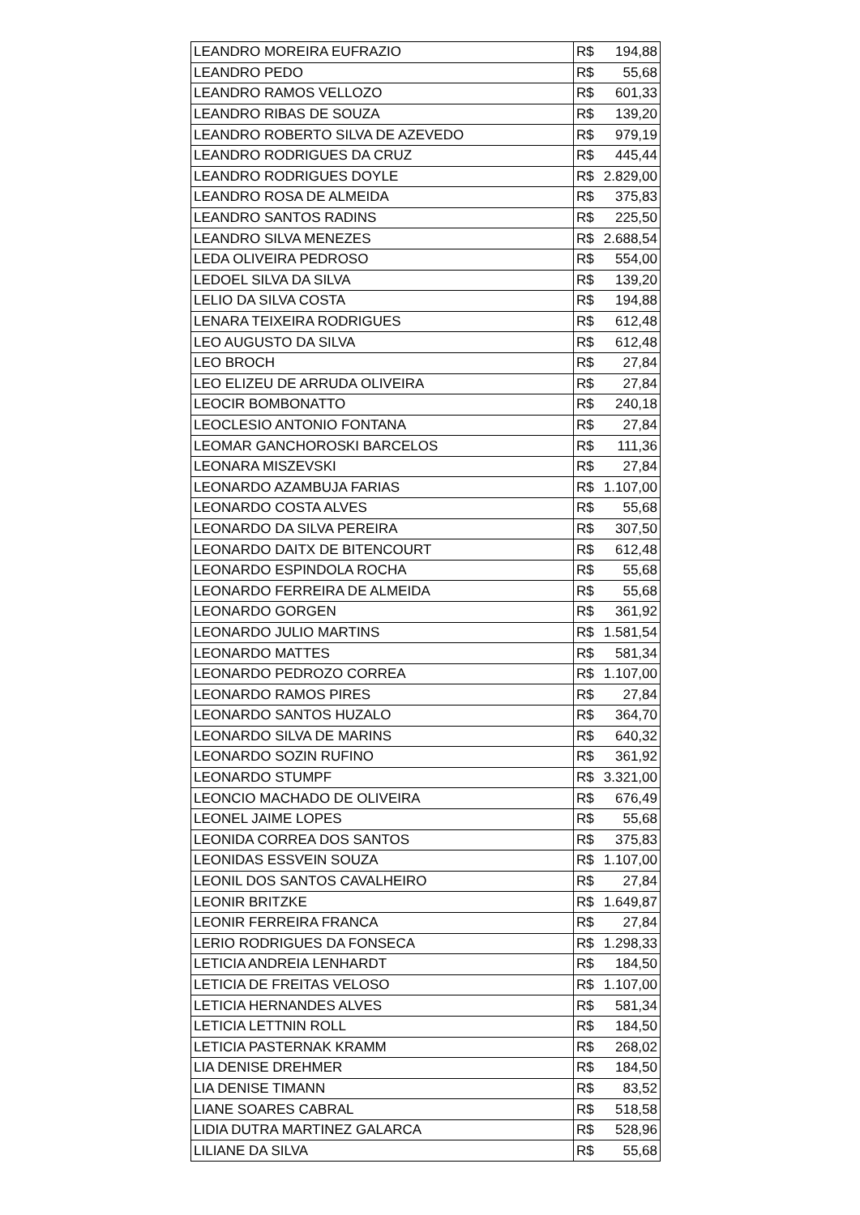| LEANDRO MOREIRA EUFRAZIO | R$ 194,88 |
| LEANDRO PEDO | R$ 55,68 |
| LEANDRO RAMOS VELLOZO | R$ 601,33 |
| LEANDRO RIBAS DE SOUZA | R$ 139,20 |
| LEANDRO ROBERTO SILVA DE AZEVEDO | R$ 979,19 |
| LEANDRO RODRIGUES DA CRUZ | R$ 445,44 |
| LEANDRO RODRIGUES DOYLE | R$ 2.829,00 |
| LEANDRO ROSA DE ALMEIDA | R$ 375,83 |
| LEANDRO SANTOS RADINS | R$ 225,50 |
| LEANDRO SILVA MENEZES | R$ 2.688,54 |
| LEDA OLIVEIRA PEDROSO | R$ 554,00 |
| LEDOEL SILVA DA SILVA | R$ 139,20 |
| LELIO DA SILVA COSTA | R$ 194,88 |
| LENARA TEIXEIRA RODRIGUES | R$ 612,48 |
| LEO AUGUSTO DA SILVA | R$ 612,48 |
| LEO BROCH | R$ 27,84 |
| LEO ELIZEU DE ARRUDA OLIVEIRA | R$ 27,84 |
| LEOCIR BOMBONATTO | R$ 240,18 |
| LEOCLESIO ANTONIO FONTANA | R$ 27,84 |
| LEOMAR GANCHOROSKI BARCELOS | R$ 111,36 |
| LEONARA MISZEVSKI | R$ 27,84 |
| LEONARDO AZAMBUJA FARIAS | R$ 1.107,00 |
| LEONARDO COSTA ALVES | R$ 55,68 |
| LEONARDO DA SILVA PEREIRA | R$ 307,50 |
| LEONARDO DAITX DE BITENCOURT | R$ 612,48 |
| LEONARDO ESPINDOLA ROCHA | R$ 55,68 |
| LEONARDO FERREIRA DE ALMEIDA | R$ 55,68 |
| LEONARDO GORGEN | R$ 361,92 |
| LEONARDO JULIO MARTINS | R$ 1.581,54 |
| LEONARDO MATTES | R$ 581,34 |
| LEONARDO PEDROZO CORREA | R$ 1.107,00 |
| LEONARDO RAMOS PIRES | R$ 27,84 |
| LEONARDO SANTOS HUZALO | R$ 364,70 |
| LEONARDO SILVA DE MARINS | R$ 640,32 |
| LEONARDO SOZIN RUFINO | R$ 361,92 |
| LEONARDO STUMPF | R$ 3.321,00 |
| LEONCIO MACHADO DE OLIVEIRA | R$ 676,49 |
| LEONEL JAIME LOPES | R$ 55,68 |
| LEONIDA CORREA DOS SANTOS | R$ 375,83 |
| LEONIDAS ESSVEIN SOUZA | R$ 1.107,00 |
| LEONIL DOS SANTOS CAVALHEIRO | R$ 27,84 |
| LEONIR BRITZKE | R$ 1.649,87 |
| LEONIR FERREIRA FRANCA | R$ 27,84 |
| LERIO RODRIGUES DA FONSECA | R$ 1.298,33 |
| LETICIA ANDREIA LENHARDT | R$ 184,50 |
| LETICIA DE FREITAS VELOSO | R$ 1.107,00 |
| LETICIA HERNANDES ALVES | R$ 581,34 |
| LETICIA LETTNIN ROLL | R$ 184,50 |
| LETICIA PASTERNAK KRAMM | R$ 268,02 |
| LIA DENISE DREHMER | R$ 184,50 |
| LIA DENISE TIMANN | R$ 83,52 |
| LIANE SOARES CABRAL | R$ 518,58 |
| LIDIA DUTRA MARTINEZ GALARCA | R$ 528,96 |
| LILIANE DA SILVA | R$ 55,68 |